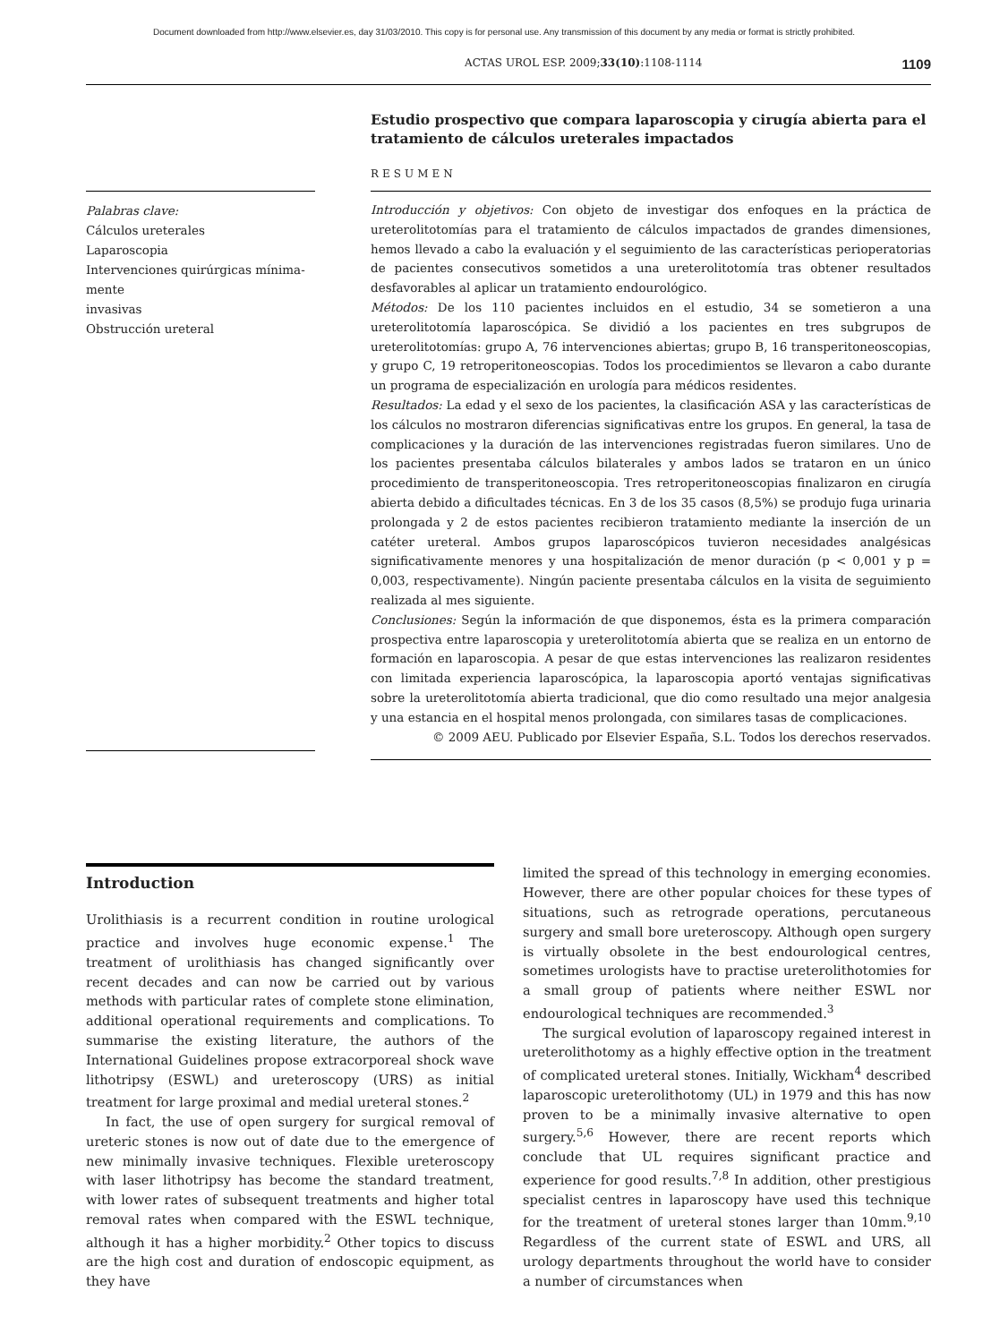Document downloaded from http://www.elsevier.es, day 31/03/2010. This copy is for personal use. Any transmission of this document by any media or format is strictly prohibited.
ACTAS UROL ESP. 2009;33(10):1108-1114 1109
Palabras clave:
Cálculos ureterales
Laparoscopia
Intervenciones quirúrgicas mínima-
mente
invasivas
Obstrucción ureteral
Estudio prospectivo que compara laparoscopia y cirugía abierta para el tratamiento de cálculos ureterales impactados
RESUMEN
Introducción y objetivos: Con objeto de investigar dos enfoques en la práctica de ureterolitotomías para el tratamiento de cálculos impactados de grandes dimensiones, hemos llevado a cabo la evaluación y el seguimiento de las características perioperatorias de pacientes consecutivos sometidos a una ureterolitotomía tras obtener resultados desfavorables al aplicar un tratamiento endourológico.
Métodos: De los 110 pacientes incluidos en el estudio, 34 se sometieron a una ureterolitotomía laparoscópica. Se dividió a los pacientes en tres subgrupos de ureterolitotomías: grupo A, 76 intervenciones abiertas; grupo B, 16 transperitoneoscopias, y grupo C, 19 retroperitoneoscopias. Todos los procedimientos se llevaron a cabo durante un programa de especialización en urología para médicos residentes.
Resultados: La edad y el sexo de los pacientes, la clasificación ASA y las características de los cálculos no mostraron diferencias significativas entre los grupos. En general, la tasa de complicaciones y la duración de las intervenciones registradas fueron similares. Uno de los pacientes presentaba cálculos bilaterales y ambos lados se trataron en un único procedimiento de transperitoneoscopia. Tres retroperitoneoscopias finalizaron en cirugía abierta debido a dificultades técnicas. En 3 de los 35 casos (8,5%) se produjo fuga urinaria prolongada y 2 de estos pacientes recibieron tratamiento mediante la inserción de un catéter ureteral. Ambos grupos laparoscópicos tuvieron necesidades analgésicas significativamente menores y una hospitalización de menor duración (p < 0,001 y p = 0,003, respectivamente). Ningún paciente presentaba cálculos en la visita de seguimiento realizada al mes siguiente.
Conclusiones: Según la información de que disponemos, ésta es la primera comparación prospectiva entre laparoscopia y ureterolitotomía abierta que se realiza en un entorno de formación en laparoscopia. A pesar de que estas intervenciones las realizaron residentes con limitada experiencia laparoscópica, la laparoscopia aportó ventajas significativas sobre la ureterolitotomía abierta tradicional, que dio como resultado una mejor analgesia y una estancia en el hospital menos prolongada, con similares tasas de complicaciones.
© 2009 AEU. Publicado por Elsevier España, S.L. Todos los derechos reservados.
Introduction
Urolithiasis is a recurrent condition in routine urological practice and involves huge economic expense.<sup>1</sup> The treatment of urolithiasis has changed significantly over recent decades and can now be carried out by various methods with particular rates of complete stone elimination, additional operational requirements and complications. To summarise the existing literature, the authors of the International Guidelines propose extracorporeal shock wave lithotripsy (ESWL) and ureteroscopy (URS) as initial treatment for large proximal and medial ureteral stones.<sup>2</sup>
In fact, the use of open surgery for surgical removal of ureteric stones is now out of date due to the emergence of new minimally invasive techniques. Flexible ureteroscopy with laser lithotripsy has become the standard treatment, with lower rates of subsequent treatments and higher total removal rates when compared with the ESWL technique, although it has a higher morbidity.<sup>2</sup> Other topics to discuss are the high cost and duration of endoscopic equipment, as they have
limited the spread of this technology in emerging economies. However, there are other popular choices for these types of situations, such as retrograde operations, percutaneous surgery and small bore ureteroscopy. Although open surgery is virtually obsolete in the best endourological centres, sometimes urologists have to practise ureterolithotomies for a small group of patients where neither ESWL nor endourological techniques are recommended.<sup>3</sup>
The surgical evolution of laparoscopy regained interest in ureterolithotomy as a highly effective option in the treatment of complicated ureteral stones. Initially, Wickham<sup>4</sup> described laparoscopic ureterolithotomy (UL) in 1979 and this has now proven to be a minimally invasive alternative to open surgery.<sup>5,6</sup> However, there are recent reports which conclude that UL requires significant practice and experience for good results.<sup>7,8</sup> In addition, other prestigious specialist centres in laparoscopy have used this technique for the treatment of ureteral stones larger than 10mm.<sup>9,10</sup> Regardless of the current state of ESWL and URS, all urology departments throughout the world have to consider a number of circumstances when